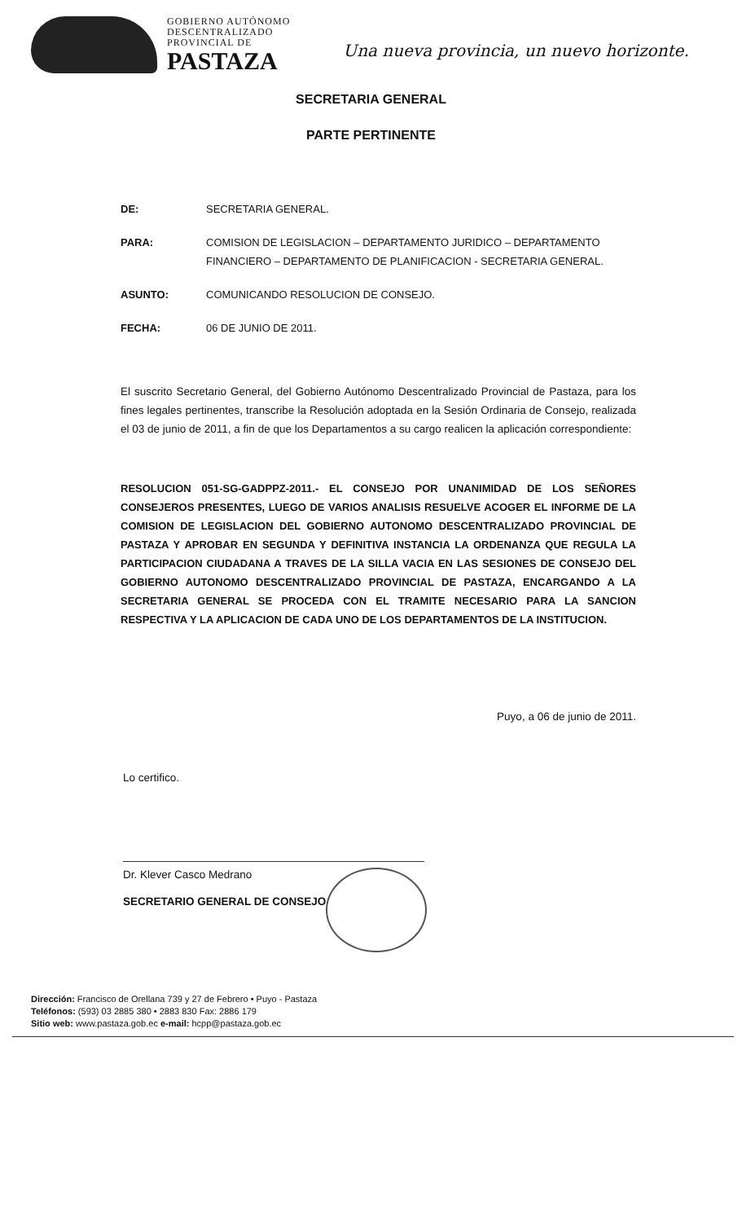GOBIERNO AUTÓNOMO
DESCENTRALIZADO
PROVINCIAL DE
PASTAZA
Una nueva provincia, un nuevo horizonte.
SECRETARIA GENERAL
PARTE PERTINENTE
DE: SECRETARIA GENERAL.
PARA: COMISION DE LEGISLACION – DEPARTAMENTO JURIDICO – DEPARTAMENTO FINANCIERO – DEPARTAMENTO DE PLANIFICACION - SECRETARIA GENERAL.
ASUNTO: COMUNICANDO RESOLUCION DE CONSEJO.
FECHA: 06 DE JUNIO DE 2011.
El suscrito Secretario General, del Gobierno Autónomo Descentralizado Provincial de Pastaza, para los fines legales pertinentes, transcribe la Resolución adoptada en la Sesión Ordinaria de Consejo, realizada el 03 de junio de 2011, a fin de que los Departamentos a su cargo realicen la aplicación correspondiente:
RESOLUCION 051-SG-GADPPZ-2011.- EL CONSEJO POR UNANIMIDAD DE LOS SEÑORES CONSEJEROS PRESENTES, LUEGO DE VARIOS ANALISIS RESUELVE ACOGER EL INFORME DE LA COMISION DE LEGISLACION DEL GOBIERNO AUTONOMO DESCENTRALIZADO PROVINCIAL DE PASTAZA Y APROBAR EN SEGUNDA Y DEFINITIVA INSTANCIA LA ORDENANZA QUE REGULA LA PARTICIPACION CIUDADANA A TRAVES DE LA SILLA VACIA EN LAS SESIONES DE CONSEJO DEL GOBIERNO AUTONOMO DESCENTRALIZADO PROVINCIAL DE PASTAZA, ENCARGANDO A LA SECRETARIA GENERAL SE PROCEDA CON EL TRAMITE NECESARIO PARA LA SANCION RESPECTIVA Y LA APLICACION DE CADA UNO DE LOS DEPARTAMENTOS DE LA INSTITUCION.
Puyo, a 06 de junio de 2011.
Lo certifico.
Dr. Klever Casco Medrano
SECRETARIO GENERAL DE CONSEJO
Dirección: Francisco de Orellana 739 y 27 de Febrero • Puyo - Pastaza
Teléfonos: (593) 03 2885 380 • 2883 830 Fax: 2886 179
Sitio web: www.pastaza.gob.ec e-mail: hcpp@pastaza.gob.ec